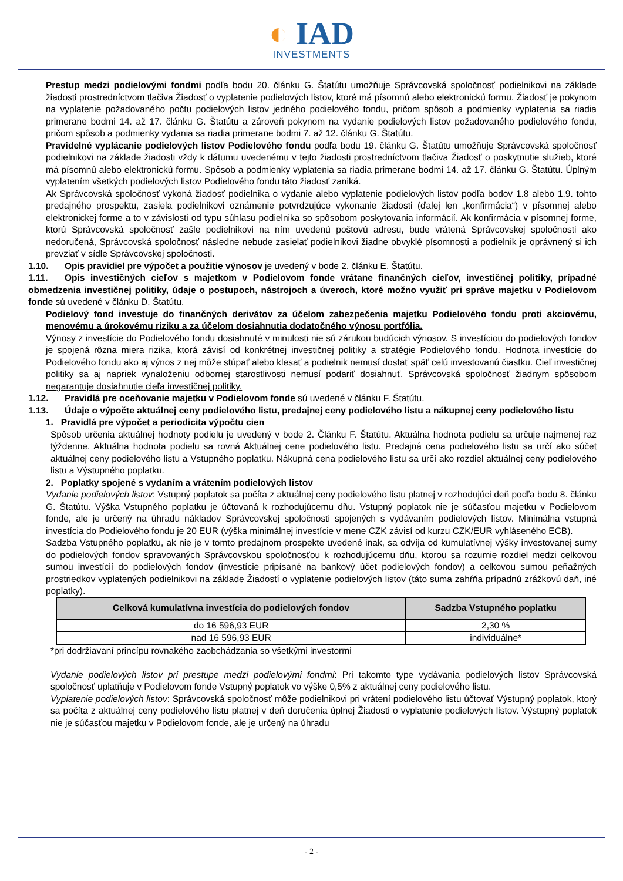◐ IAD
INVESTMENTS
Prestup medzi podielovými fondmi podľa bodu 20. článku G. Štatútu umožňuje Správcovská spoločnosť podielnikovi na základe žiadosti prostredníctvom tlačiva Žiadosť o vyplatenie podielových listov, ktoré má písomnú alebo elektronickú formu. Žiadosť je pokynom na vyplatenie požadovaného počtu podielových listov jedného podielového fondu, pričom spôsob a podmienky vyplatenia sa riadia primerane bodmi 14. až 17. článku G. Štatútu a zároveň pokynom na vydanie podielových listov požadovaného podielového fondu, pričom spôsob a podmienky vydania sa riadia primerane bodmi 7. až 12. článku G. Štatútu.
Pravidelné vyplácanie podielových listov Podielového fondu podľa bodu 19. článku G. Štatútu umožňuje Správcovská spoločnosť podielnikovi na základe žiadosti vždy k dátumu uvedenému v tejto žiadosti prostredníctvom tlačiva Žiadosť o poskytnutie služieb, ktoré má písomnú alebo elektronickú formu. Spôsob a podmienky vyplatenia sa riadia primerane bodmi 14. až 17. článku G. Štatútu. Úplným vyplatením všetkých podielových listov Podielového fondu táto žiadosť zaniká.
Ak Správcovská spoločnosť vykoná žiadosť podielnika o vydanie alebo vyplatenie podielových listov podľa bodov 1.8 alebo 1.9. tohto predajného prospektu, zasiela podielnikovi oznámenie potvrdzujúce vykonanie žiadosti (ďalej len „konfirmácia“) v písomnej alebo elektronickej forme a to v závislosti od typu súhlasu podielnika so spôsobom poskytovania informácií. Ak konfirmácia v písomnej forme, ktorú Správcovská spoločnosť zašle podielnikovi na ním uvedenú poštovú adresu, bude vrátená Správcovskej spoločnosti ako nedoručená, Správcovská spoločnosť následne nebude zasielať podielnikovi žiadne obvyklé písomnosti a podielnik je oprávnený si ich prevziať v sídle Správcovskej spoločnosti.
1.10. Opis pravidiel pre výpočet a použitie výnosov je uvedený v bode 2. článku E. Štatútu.
1.11. Opis investičných cieľov s majetkom v Podielovom fonde vrátane finančných cieľov, investičnej politiky, prípadné obmedzenia investičnej politiky, údaje o postupoch, nástrojoch a úveroch, ktoré možno využiť pri správe majetku v Podielovom fonde sú uvedené v článku D. Štatútu.
Podielový fond investuje do finančných derivátov za účelom zabezpečenia majetku Podielového fondu proti akciovému, menovému a úrokovému riziku a za účelom dosiahnutia dodatočného výnosu portfólia.
Výnosy z investície do Podielového fondu dosiahnuté v minulosti nie sú zárukou budúcich výnosov. S investíciou do podielových fondov je spojená rôzna miera rizika, ktorá závisí od konkrétnej investičnej politiky a stratégie Podielového fondu. Hodnota investície do Podielového fondu ako aj výnos z nej môže stúpať alebo klesať a podielnik nemusí dostať späť celú investovanú čiastku. Cieľ investičnej politiky sa aj napriek vynaloženiu odbornej starostlivosti nemusí podariť dosiahnuť. Správcovská spoločnosť žiadnym spôsobom negarantuje dosiahnutie cieľa investičnej politiky.
1.12. Pravidlá pre oceňovanie majetku v Podielovom fonde sú uvedené v článku F. Štatútu.
1.13. Údaje o výpočte aktuálnej ceny podielového listu, predajnej ceny podielového listu a nákupnej ceny podielového listu
1. Pravidlá pre výpočet a periodicita výpočtu cien
Spôsob určenia aktuálnej hodnoty podielu je uvedený v bode 2. Článku F. Štatútu. Aktuálna hodnota podielu sa určuje najmenej raz týždenne. Aktuálna hodnota podielu sa rovná Aktuálnej cene podielového listu. Predajná cena podielového listu sa určí ako súčet aktuálnej ceny podielového listu a Vstupného poplatku. Nákupná cena podielového listu sa určí ako rozdiel aktuálnej ceny podielového listu a Výstupného poplatku.
2. Poplatky spojené s vydaním a vrátením podielových listov
Vydanie podielových listov: Vstupný poplatok sa počíta z aktuálnej ceny podielového listu platnej v rozhodujúci deň podľa bodu 8. článku G. Štatútu. Výška Vstupného poplatku je účtovaná k rozhodujúcemu dňu. Vstupný poplatok nie je súčasťou majetku v Podielovom fonde, ale je určený na úhradu nákladov Správcovskej spoločnosti spojených s vydávaním podielových listov. Minimálna vstupná investícia do Podielového fondu je 20 EUR (výška minimálnej investície v mene CZK závisí od kurzu CZK/EUR vyhláseného ECB).
Sadzba Vstupného poplatku, ak nie je v tomto predajnom prospekte uvedené inak, sa odvíja od kumulatívnej výšky investovanej sumy do podielových fondov spravovaných Správcovskou spoločnosťou k rozhodujúcemu dňu, ktorou sa rozumie rozdiel medzi celkovou sumou investícií do podielových fondov (investície pripísané na bankový účet podielových fondov) a celkovou sumou peňažných prostriedkov vyplatených podielnikovi na základe Žiadostí o vyplatenie podielových listov (táto suma zahŕňa prípadnú zrážkovú daň, iné poplatky).
| Celková kumulatívna investícia do podielových fondov | Sadzba Vstupného poplatku |
| --- | --- |
| do 16 596,93 EUR | 2,30 % |
| nad 16 596,93 EUR | individuálne* |
*pri dodržiavaní princípu rovnakého zaobchádzania so všetkými investormi
Vydanie podielových listov pri prestupe medzi podielovými fondmi: Pri takomto type vydávania podielových listov Správcovská spoločnosť uplatňuje v Podielovom fonde Vstupný poplatok vo výške 0,5% z aktuálnej ceny podielového listu.
Vyplatenie podielových listov: Správcovská spoločnosť môže podielnikovi pri vrátení podielového listu účtovať Výstupný poplatok, ktorý sa počíta z aktuálnej ceny podielového listu platnej v deň doručenia úplnej Žiadosti o vyplatenie podielových listov. Výstupný poplatok nie je súčasťou majetku v Podielovom fonde, ale je určený na úhradu
- 2 -